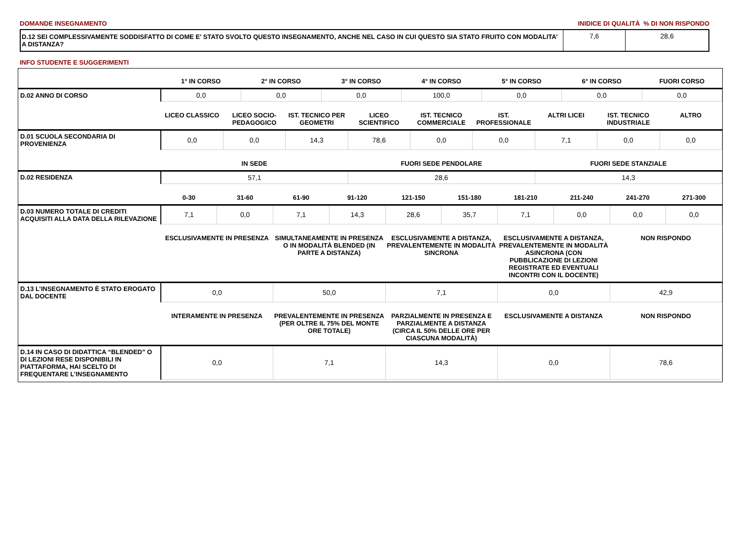DOMANDE INSEGNAMENTO INIDICE DI QUALITÀ % DI NON RISPONDO
| D.12 SEI COMPLESSIVAMENTE SODDISFATTO DI COME E' STATO SVOLTO QUESTO INSEGNAMENTO, ANCHE NEL CASO IN CUI QUESTO SIA STATO FRUITO CON MODALITA’ A DISTANZA? | 7,6 | 28,6 |
INFO STUDENTE E SUGGERIMENTI
| | 1° IN CORSO | 2° IN CORSO | 3° IN CORSO | 4° IN CORSO | 5° IN CORSO | 6° IN CORSO | FUORI CORSO |
| --- | --- | --- | --- | --- | --- | --- | --- |
| D.02 ANNO DI CORSO | 0,0 | 0,0 | 0,0 | 100,0 | 0,0 | 0,0 | 0,0 |
| | LICEO CLASSICO | LICEO SOCIO-PEDAGOGICO | IST. TECNICO PER GEOMETRI | LICEO SCIENTIFICO | IST. TECNICO COMMERCIALE | IST. PROFESSIONALE | ALTRI LICEI | IST. TECNICO INDUSTRIALE | ALTRO |
| --- | --- | --- | --- | --- | --- | --- | --- | --- | --- |
| D.01 SCUOLA SECONDARIA DI PROVENIENZA | 0,0 | 0,0 | 14,3 | 78,6 | 0,0 | 0,0 | 7,1 | 0,0 | 0,0 |
| | IN SEDE | FUORI SEDE PENDOLARE | FUORI SEDE STANZIALE |
| --- | --- | --- | --- |
| D.02 RESIDENZA | 57,1 | 28,6 | 14,3 |
| | 0-30 | 31-60 | 61-90 | 91-120 | 121-150 | 151-180 | 181-210 | 211-240 | 241-270 | 271-300 |
| --- | --- | --- | --- | --- | --- | --- | --- | --- | --- | --- |
| D.03 NUMERO TOTALE DI CREDITI ACQUISITI ALLA DATA DELLA RILEVAZIONE | 7,1 | 0,0 | 7,1 | 14,3 | 28,6 | 35,7 | 7,1 | 0,0 | 0,0 | 0,0 |
| | ESCLUSIVAMENTE IN PRESENZA | SIMULTANEAMENTE IN PRESENZA O IN MODALITÀ BLENDED (IN PARTE A DISTANZA) | ESCLUSIVAMENTE A DISTANZA, PREVALENTEMENTE IN MODALITÀ SINCRONA | ESCLUSIVAMENTE A DISTANZA, PREVALENTEMENTE IN MODALITÀ ASINCRONA (CON PUBBLICAZIONE DI LEZIONI REGISTRATE ED EVENTUALI INCONTRI CON IL DOCENTE) | NON RISPONDO |
| --- | --- | --- | --- | --- | --- |
| D.13 L’INSEGNAMENTO È STATO EROGATO DAL DOCENTE | 0,0 | 50,0 | 7,1 | 0,0 | 42,9 |
| | INTERAMENTE IN PRESENZA | PREVALENTEMENTE IN PRESENZA (PER OLTRE IL 75% DEL MONTE ORE TOTALE) | PARZIALMENTE IN PRESENZA E PARZIALMENTE A DISTANZA (CIRCA IL 50% DELLE ORE PER CIASCUNA MODALITÀ) | ESCLUSIVAMENTE A DISTANZA | NON RISPONDO |
| --- | --- | --- | --- | --- | --- |
| D.14 IN CASO DI DIDATTICA “BLENDED” O DI LEZIONI RESE DISPONIBILI IN PIATTAFORMA, HAI SCELTO DI FREQUENTARE L’INSEGNAMENTO | 0,0 | 7,1 | 14,3 | 0,0 | 78,6 |